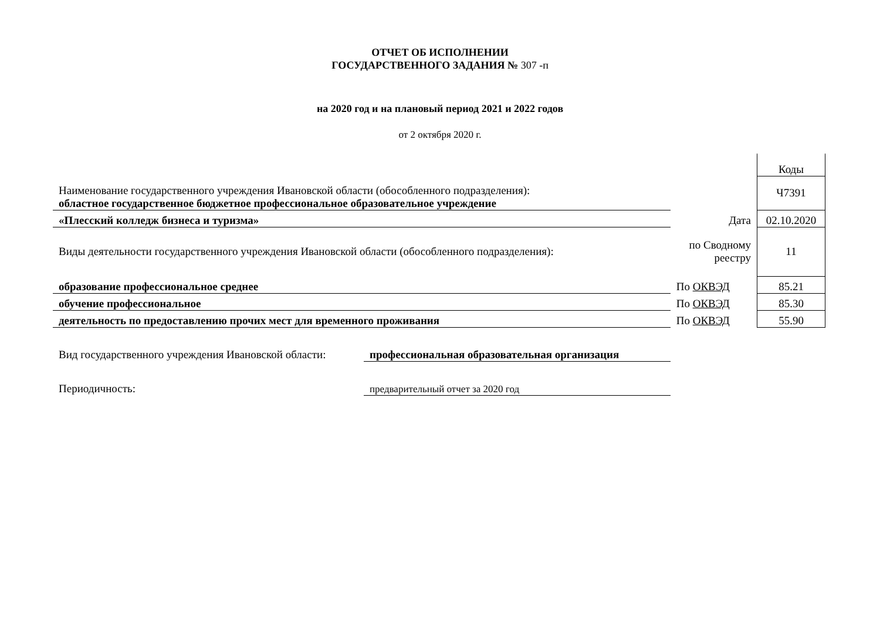ОТЧЕТ ОБ ИСПОЛНЕНИИ
ГОСУДАРСТВЕННОГО ЗАДАНИЯ № 307 -п
на 2020 год и на плановый период 2021 и 2022 годов
от 2 октября 2020 г.
| | | | Коды |
| Наименование государственного учреждения Ивановской области (обособленного подразделения): областное государственное бюджетное профессиональное образовательное учреждение | | | Ч7391 |
| «Плесский колледж бизнеса и туризма» | | Дата | 02.10.2020 |
| Виды деятельности государственного учреждения Ивановской области (обособленного подразделения): | | по Сводному реестру | 11 |
| образование профессиональное среднее | | По ОКВЭД | 85.21 |
| обучение профессиональное | | По ОКВЭД | 85.30 |
| деятельность по предоставлению прочих мест для временного проживания | | По ОКВЭД | 55.90 |
| Вид государственного учреждения Ивановской области: | профессиональная образовательная организация | | |
| Периодичность: | предварительный отчет за 2020 год | | |